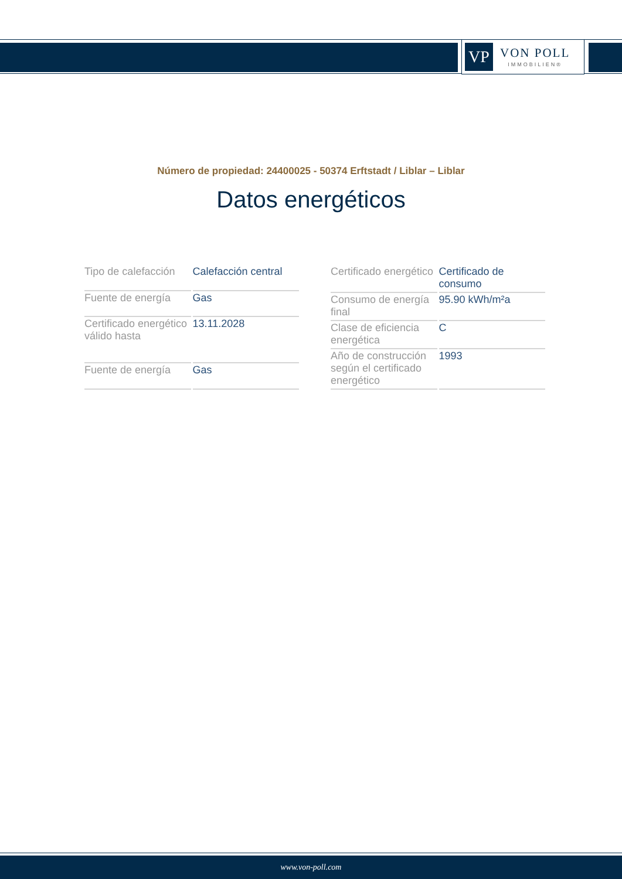VP
VON POLL
IMMOBILIEN®
Número de propiedad: 24400025 - 50374 Erftstadt / Liblar – Liblar
Datos energéticos
| Tipo de calefacción | Calefacción central |
| Fuente de energía | Gas |
| Certificado energético válido hasta | 13.11.2028 |
| Fuente de energía | Gas |
| Certificado energético | Certificado de consumo |
| Consumo de energía final | 95.90 kWh/m²a |
| Clase de eficiencia energética | C |
| Año de construcción según el certificado energético | 1993 |
www.von-poll.com